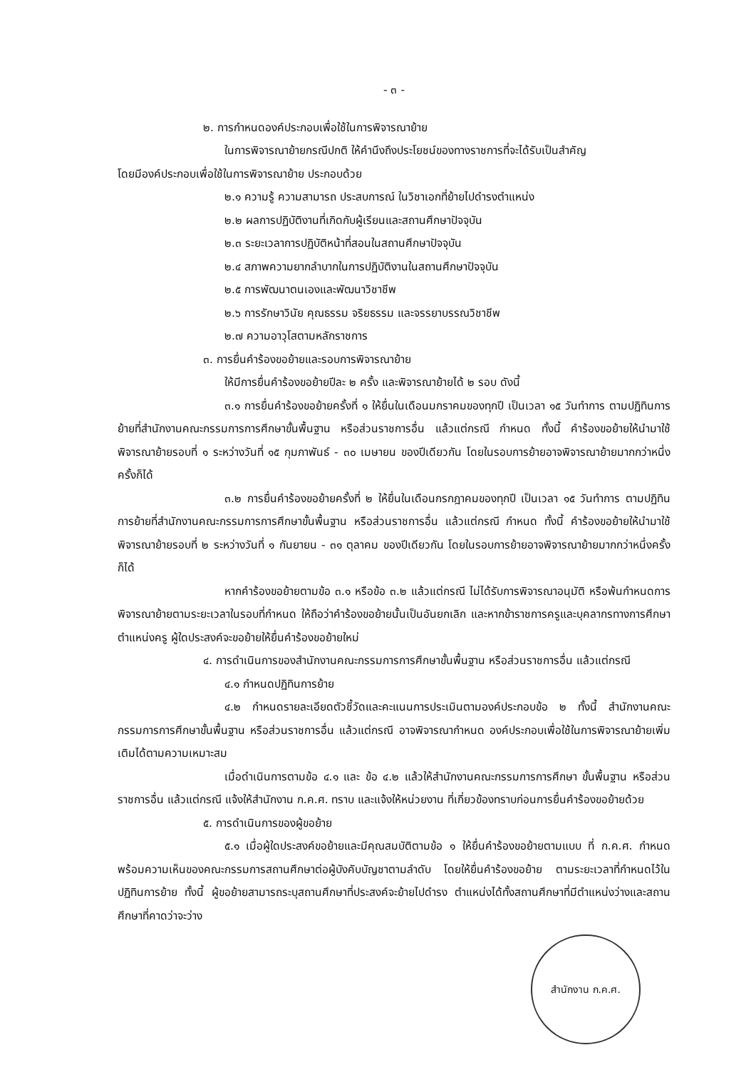- ๓ -
๒. การกำหนดองค์ประกอบเพื่อใช้ในการพิจารณาย้าย
ในการพิจารณาย้ายกรณีปกติ ให้คำนึงถึงประโยชน์ของทางราชการที่จะได้รับเป็นสำคัญ
โดยมีองค์ประกอบเพื่อใช้ในการพิจารณาย้าย ประกอบด้วย
๒.๑ ความรู้ ความสามารถ ประสบการณ์ ในวิชาเอกที่ย้ายไปดำรงตำแหน่ง
๒.๒ ผลการปฏิบัติงานที่เกิดกับผู้เรียนและสถานศึกษาปัจจุบัน
๒.๓ ระยะเวลาการปฏิบัติหน้าที่สอนในสถานศึกษาปัจจุบัน
๒.๔ สภาพความยากลำบากในการปฏิบัติงานในสถานศึกษาปัจจุบัน
๒.๕ การพัฒนาตนเองและพัฒนาวิชาชีพ
๒.๖ การรักษาวินัย คุณธรรม จริยธรรม และจรรยาบรรณวิชาชีพ
๒.๗ ความอาวุโสตามหลักราชการ
๓. การยื่นคำร้องขอย้ายและรอบการพิจารณาย้าย
ให้มีการยื่นคำร้องขอย้ายปีละ ๒ ครั้ง และพิจารณาย้ายได้ ๒ รอบ ดังนี้
๓.๑ การยื่นคำร้องขอย้ายครั้งที่ ๑ ให้ยื่นในเดือนมกราคมของทุกปี เป็นเวลา ๑๕ วันทำการ ตามปฏิทินการย้ายที่สำนักงานคณะกรรมการการศึกษาขั้นพื้นฐาน หรือส่วนราชการอื่น แล้วแต่กรณี กำหนด ทั้งนี้ คำร้องขอย้ายให้นำมาใช้พิจารณาย้ายรอบที่ ๑ ระหว่างวันที่ ๑๕ กุมภาพันธ์ - ๓๐ เมษายน ของปีเดียวกัน โดยในรอบการย้ายอาจพิจารณาย้ายมากกว่าหนึ่งครั้งก็ได้
๓.๒ การยื่นคำร้องขอย้ายครั้งที่ ๒ ให้ยื่นในเดือนกรกฎาคมของทุกปี เป็นเวลา ๑๕ วันทำการ ตามปฏิทินการย้ายที่สำนักงานคณะกรรมการการศึกษาขั้นพื้นฐาน หรือส่วนราชการอื่น แล้วแต่กรณี กำหนด ทั้งนี้ คำร้องขอย้ายให้นำมาใช้พิจารณาย้ายรอบที่ ๒ ระหว่างวันที่ ๑ กันยายน - ๓๑ ตุลาคม ของปีเดียวกัน โดยในรอบการย้ายอาจพิจารณาย้ายมากกว่าหนึ่งครั้งก็ได้
หากคำร้องขอย้ายตามข้อ ๓.๑ หรือข้อ ๓.๒ แล้วแต่กรณี ไม่ได้รับการพิจารณาอนุมัติ หรือพ้นกำหนดการพิจารณาย้ายตามระยะเวลาในรอบที่กำหนด ให้ถือว่าคำร้องขอย้ายนั้นเป็นอันยกเลิก และหากข้าราชการครูและบุคลากรทางการศึกษา ตำแหน่งครู ผู้ใดประสงค์จะขอย้ายให้ยื่นคำร้องขอย้ายใหม่
๔. การดำเนินการของสำนักงานคณะกรรมการการศึกษาขั้นพื้นฐาน หรือส่วนราชการอื่น แล้วแต่กรณี
๔.๑ กำหนดปฏิทินการย้าย
๔.๒ กำหนดรายละเอียดตัวชี้วัดและคะแนนการประเมินตามองค์ประกอบข้อ ๒ ทั้งนี้ สำนักงานคณะกรรมการการศึกษาขั้นพื้นฐาน หรือส่วนราชการอื่น แล้วแต่กรณี อาจพิจารณากำหนด องค์ประกอบเพื่อใช้ในการพิจารณาย้ายเพิ่มเติมได้ตามความเหมาะสม
เมื่อดำเนินการตามข้อ ๔.๑ และ ข้อ ๔.๒ แล้วให้สำนักงานคณะกรรมการการศึกษา ขั้นพื้นฐาน หรือส่วนราชการอื่น แล้วแต่กรณี แจ้งให้สำนักงาน ก.ค.ศ. ทราบ และแจ้งให้หน่วยงาน ที่เกี่ยวข้องทราบก่อนการยื่นคำร้องขอย้ายด้วย
๕. การดำเนินการของผู้ขอย้าย
๕.๑ เมื่อผู้ใดประสงค์ขอย้ายและมีคุณสมบัติตามข้อ ๑ ให้ยื่นคำร้องขอย้ายตามแบบ ที่ ก.ค.ศ. กำหนด พร้อมความเห็นของคณะกรรมการสถานศึกษาต่อผู้บังคับบัญชาตามลำดับ โดยให้ยื่นคำร้องขอย้าย ตามระยะเวลาที่กำหนดไว้ในปฏิทินการย้าย ทั้งนี้ ผู้ขอย้ายสามารถระบุสถานศึกษาที่ประสงค์จะย้ายไปดำรง ตำแหน่งได้ทั้งสถานศึกษาที่มีตำแหน่งว่างและสถานศึกษาที่คาดว่าจะว่าง
สำนักงาน ก.ค.ศ.